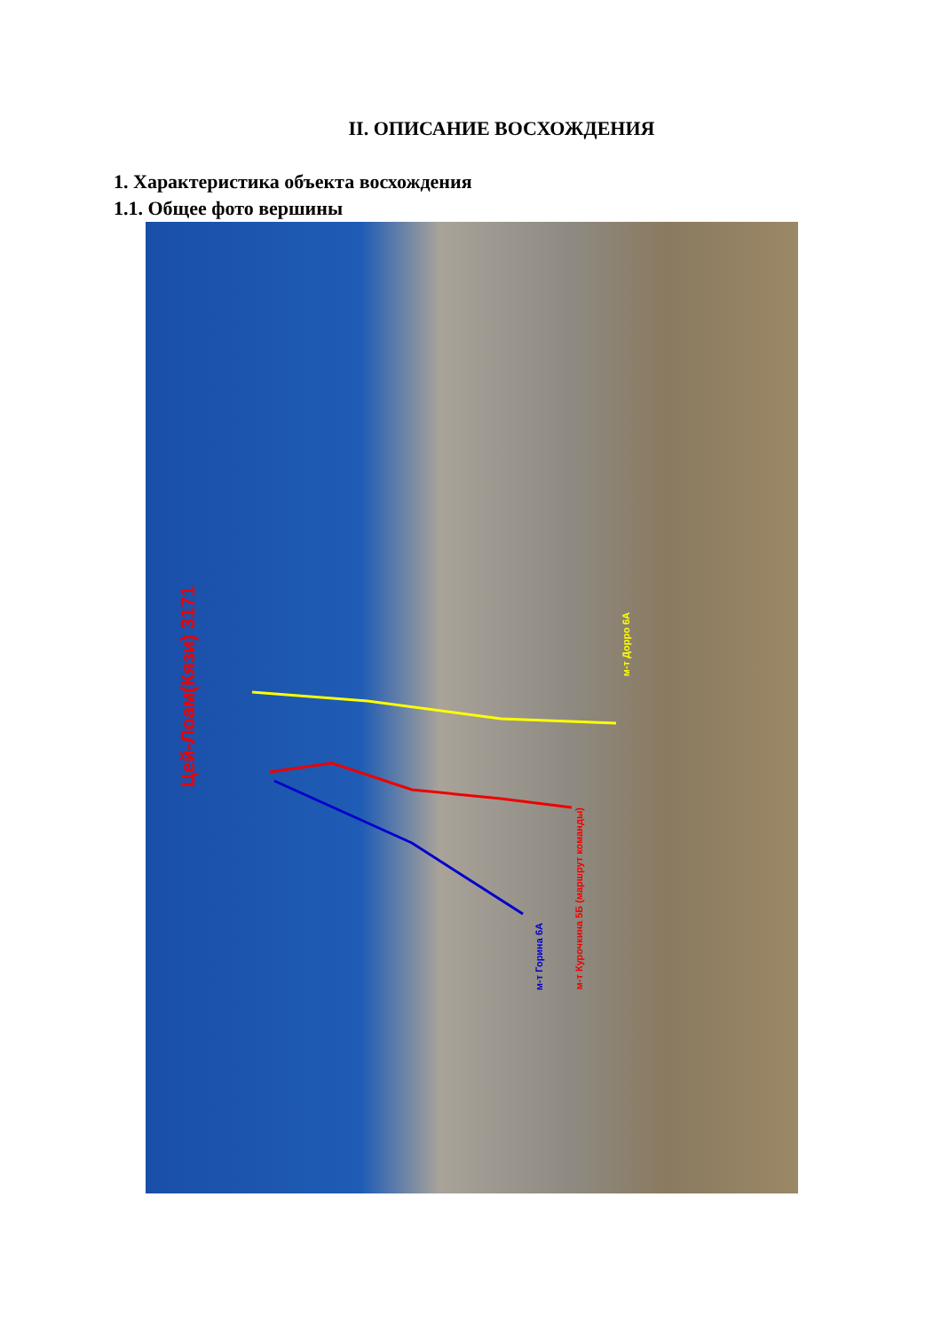II. ОПИСАНИЕ ВОСХОЖДЕНИЯ
1. Характеристика объекта восхождения
1.1. Общее фото вершины
Цей-Лоам(Кязи) 3171
м-т Дорро 6А
м-т Курочкина 5Б (маршрут команды)
м-т Горина 6А